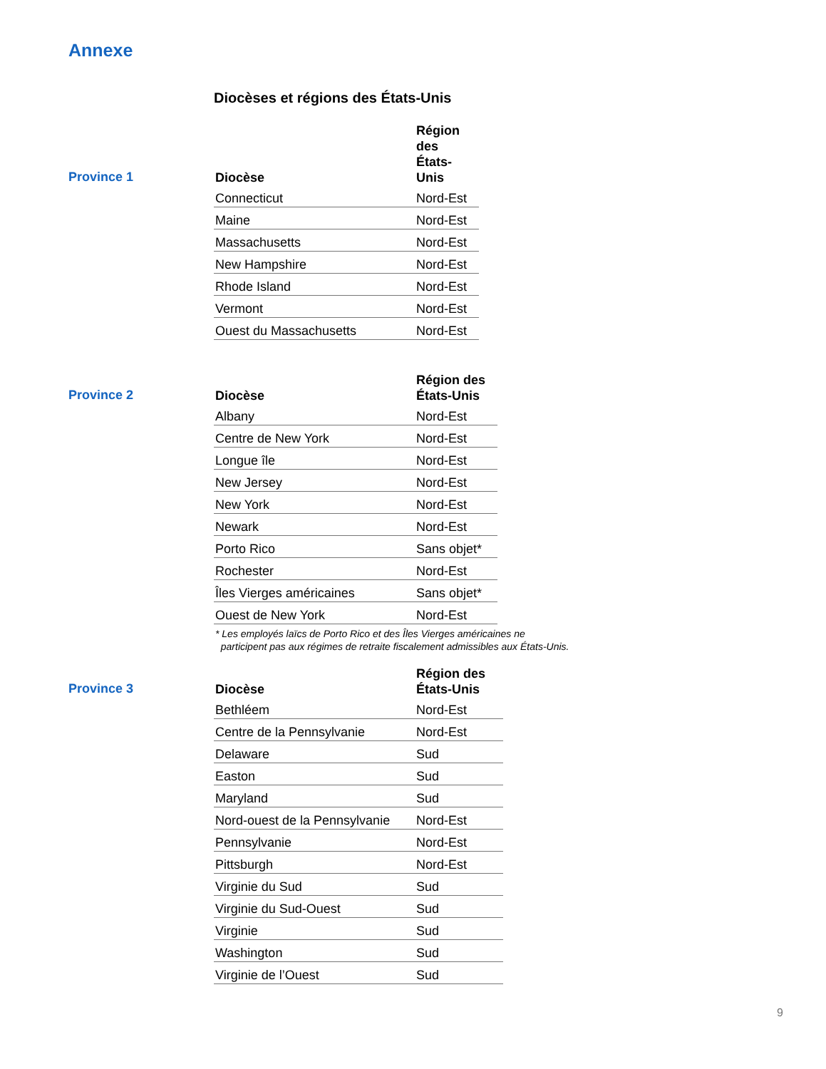Annexe
Diocèses et régions des États-Unis
Province 1
| Diocèse | Région des États- Unis |
| --- | --- |
| Connecticut | Nord-Est |
| Maine | Nord-Est |
| Massachusetts | Nord-Est |
| New Hampshire | Nord-Est |
| Rhode Island | Nord-Est |
| Vermont | Nord-Est |
| Ouest du Massachusetts | Nord-Est |
Province 2
| Diocèse | Région des États-Unis |
| --- | --- |
| Albany | Nord-Est |
| Centre de New York | Nord-Est |
| Longue île | Nord-Est |
| New Jersey | Nord-Est |
| New York | Nord-Est |
| Newark | Nord-Est |
| Porto Rico | Sans objet* |
| Rochester | Nord-Est |
| Îles Vierges américaines | Sans objet* |
| Ouest de New York | Nord-Est |
* Les employés laïcs de Porto Rico et des Îles Vierges américaines ne
participent pas aux régimes de retraite fiscalement admissibles aux États-Unis.
Province 3
| Diocèse | Région des États-Unis |
| --- | --- |
| Bethléem | Nord-Est |
| Centre de la Pennsylvanie | Nord-Est |
| Delaware | Sud |
| Easton | Sud |
| Maryland | Sud |
| Nord-ouest de la Pennsylvanie | Nord-Est |
| Pennsylvanie | Nord-Est |
| Pittsburgh | Nord-Est |
| Virginie du Sud | Sud |
| Virginie du Sud-Ouest | Sud |
| Virginie | Sud |
| Washington | Sud |
| Virginie de l’Ouest | Sud |
9